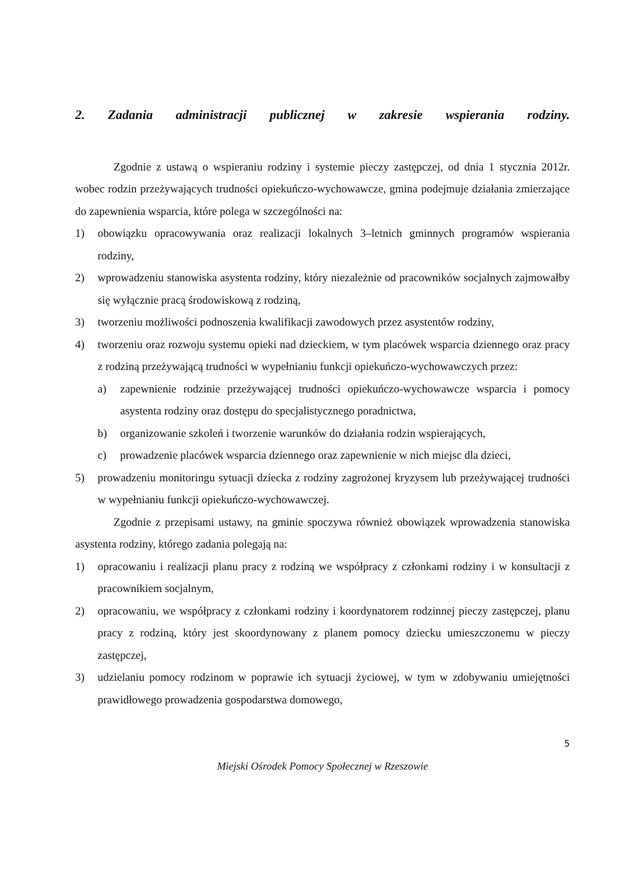2. Zadania administracji publicznej w zakresie wspierania rodziny.
Zgodnie z ustawą o wspieraniu rodziny i systemie pieczy zastępczej, od dnia 1 stycznia 2012r. wobec rodzin przeżywających trudności opiekuńczo-wychowawcze, gmina podejmuje działania zmierzające do zapewnienia wsparcia, które polega w szczególności na:
1) obowiązku opracowywania oraz realizacji lokalnych 3–letnich gminnych programów wspierania rodziny,
2) wprowadzeniu stanowiska asystenta rodziny, który niezależnie od pracowników socjalnych zajmowałby się wyłącznie pracą środowiskową z rodziną,
3) tworzeniu możliwości podnoszenia kwalifikacji zawodowych przez asystentów rodziny,
4) tworzeniu oraz rozwoju systemu opieki nad dzieckiem, w tym placówek wsparcia dziennego oraz pracy z rodziną przeżywającą trudności w wypełnianiu funkcji opiekuńczo-wychowawczych przez:
a) zapewnienie rodzinie przeżywającej trudności opiekuńczo-wychowawcze wsparcia i pomocy asystenta rodziny oraz dostępu do specjalistycznego poradnictwa,
b) organizowanie szkoleń i tworzenie warunków do działania rodzin wspierających,
c) prowadzenie placówek wsparcia dziennego oraz zapewnienie w nich miejsc dla dzieci,
5) prowadzeniu monitoringu sytuacji dziecka z rodziny zagrożonej kryzysem lub przeżywającej trudności w wypełnianiu funkcji opiekuńczo-wychowawczej.
Zgodnie z przepisami ustawy, na gminie spoczywa również obowiązek wprowadzenia stanowiska asystenta rodziny, którego zadania polegają na:
1) opracowaniu i realizacji planu pracy z rodziną we współpracy z członkami rodziny i w konsultacji z pracownikiem socjalnym,
2) opracowaniu, we współpracy z członkami rodziny i koordynatorem rodzinnej pieczy zastępczej, planu pracy z rodziną, który jest skoordynowany z planem pomocy dziecku umieszczonemu w pieczy zastępczej,
3) udzielaniu pomocy rodzinom w poprawie ich sytuacji życiowej, w tym w zdobywaniu umiejętności prawidłowego prowadzenia gospodarstwa domowego,
5
Miejski Ośrodek Pomocy Społecznej w Rzeszowie